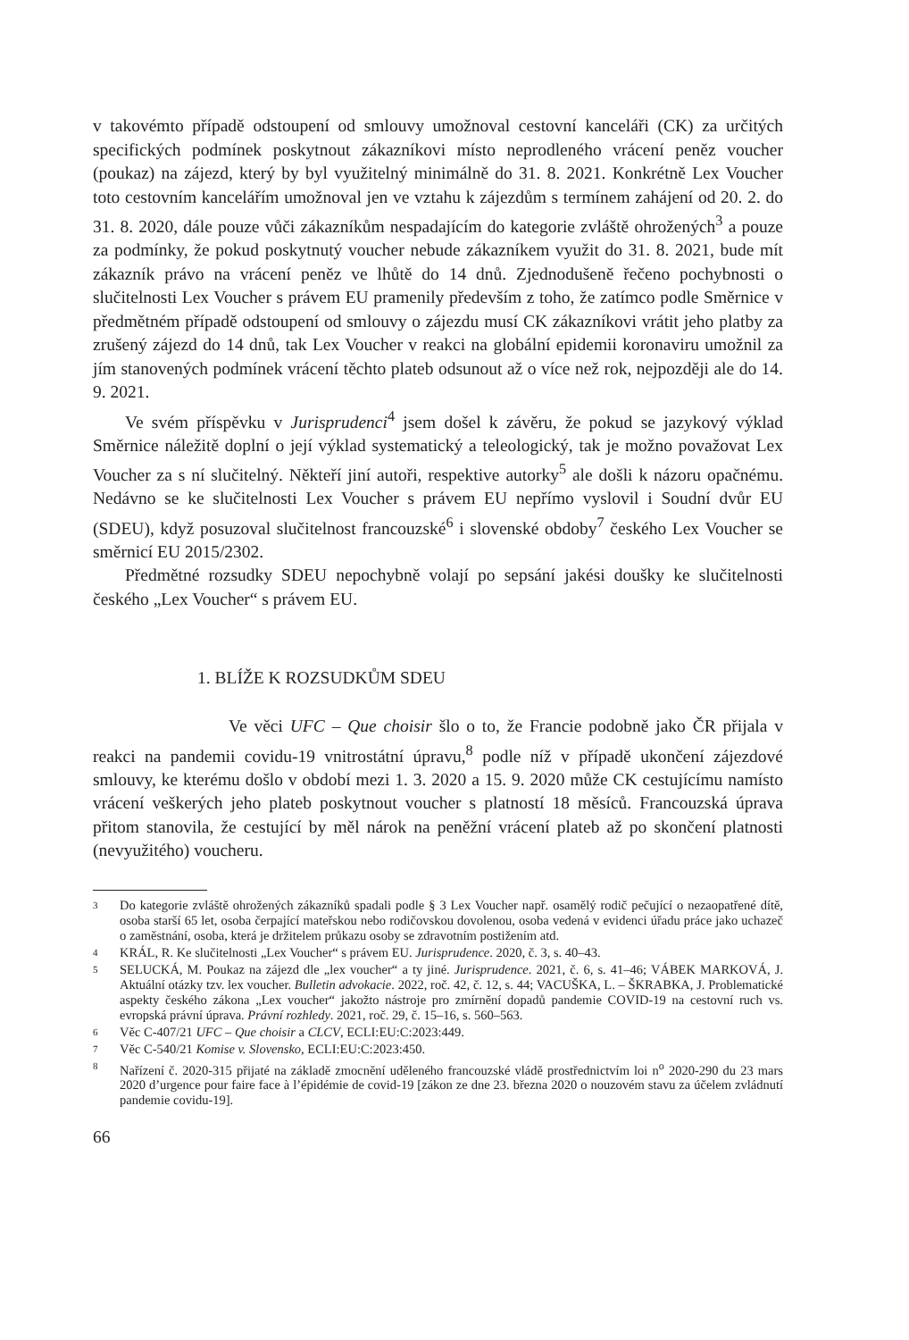v takovémto případě odstoupení od smlouvy umožnoval cestovní kanceláři (CK) za určitých specifických podmínek poskytnout zákazníkovi místo neprodleného vrácení peněz voucher (poukaz) na zájezd, který by byl využitelný minimálně do 31. 8. 2021. Konkrétně Lex Voucher toto cestovním kancelářím umožnoval jen ve vztahu k zájezdům s termínem zahájení od 20. 2. do 31. 8. 2020, dále pouze vůči zákazníkům nespadajícím do kategorie zvláště ohrožených<sup>3</sup> a pouze za podmínky, že pokud poskytnutý voucher nebude zákazníkem využit do 31. 8. 2021, bude mít zákazník právo na vrácení peněz ve lhůtě do 14 dnů. Zjednodušeně řečeno pochybnosti o slučitelnosti Lex Voucher s právem EU pramenily především z toho, že zatímco podle Směrnice v předmětném případě odstoupení od smlouvy o zájezdu musí CK zákazníkovi vrátit jeho platby za zrušený zájezd do 14 dnů, tak Lex Voucher v reakci na globální epidemii koronaviru umožnil za jím stanovených podmínek vrácení těchto plateb odsunout až o více než rok, nejpozději ale do 14. 9. 2021.
Ve svém příspěvku v Jurisprudenci<sup>4</sup> jsem došel k závěru, že pokud se jazykový výklad Směrnice náležitě doplní o její výklad systematický a teleologický, tak je možno považovat Lex Voucher za s ní slučitelný. Někteří jiní autoři, respektive autorky<sup>5</sup> ale došli k názoru opačnému. Nedávno se ke slučitelnosti Lex Voucher s právem EU nepřímo vyslovil i Soudní dvůr EU (SDEU), když posuzoval slučitelnost francouzské<sup>6</sup> i slovenské obdoby<sup>7</sup> českého Lex Voucher se směrnicí EU 2015/2302.
Předmětné rozsudky SDEU nepochybně volají po sepsání jakési doušky ke slučitelnosti českého „Lex Voucher“ s právem EU.
1. BLÍŽE K ROZSUDKŮM SDEU
Ve věci UFC – Que choisir šlo o to, že Francie podobně jako ČR přijala v reakci na pandemii covidu-19 vnitrostátní úpravu,<sup>8</sup> podle níž v případě ukončení zájezdové smlouvy, ke kterému došlo v období mezi 1. 3. 2020 a 15. 9. 2020 může CK cestujícímu namísto vrácení veškerých jeho plateb poskytnout voucher s platností 18 měsíců. Francouzská úprava přitom stanovila, že cestující by měl nárok na peněžní vrácení plateb až po skončení platnosti (nevyužitého) voucheru.
3 Do kategorie zvláště ohrožených zákazníků spadali podle § 3 Lex Voucher např. osamělý rodič pečující o nezaopatřené dítě, osoba starší 65 let, osoba čerpající mateřskou nebo rodičovskou dovolenou, osoba vedená v evidenci úřadu práce jako uchazeč o zaměstnání, osoba, která je držitelem průkazu osoby se zdravotním postižením atd.
4 KRÁL, R. Ke slučitelnosti „Lex Voucher“ s právem EU. Jurisprudence. 2020, č. 3, s. 40–43.
5 SELUCKÁ, M. Poukaz na zájezd dle „lex voucher“ a ty jiné. Jurisprudence. 2021, č. 6, s. 41–46; VÁBEK MARKOVÁ, J. Aktuální otázky tzv. lex voucher. Bulletin advokacie. 2022, roč. 42, č. 12, s. 44; VACUŠKA, L. – ŠKRABKA, J. Problematické aspekty českého zákona „Lex voucher“ jakožto nástroje pro zmírnění dopadů pandemie COVID-19 na cestovní ruch vs. evropská právní úprava. Právní rozhledy. 2021, roč. 29, č. 15–16, s. 560–563.
6 Věc C-407/21 UFC – Que choisir a CLCV, ECLI:EU:C:2023:449.
7 Věc C-540/21 Komise v. Slovensko, ECLI:EU:C:2023:450.
8 Nařízení č. 2020-315 přijaté na základě zmocnění uděleného francouzské vládě prostřednictvím loi n<sup>o</sup> 2020-290 du 23 mars 2020 d’urgence pour faire face à l’épidémie de covid-19 [zákon ze dne 23. března 2020 o nouzovém stavu za účelem zvládnutí pandemie covidu-19].
66